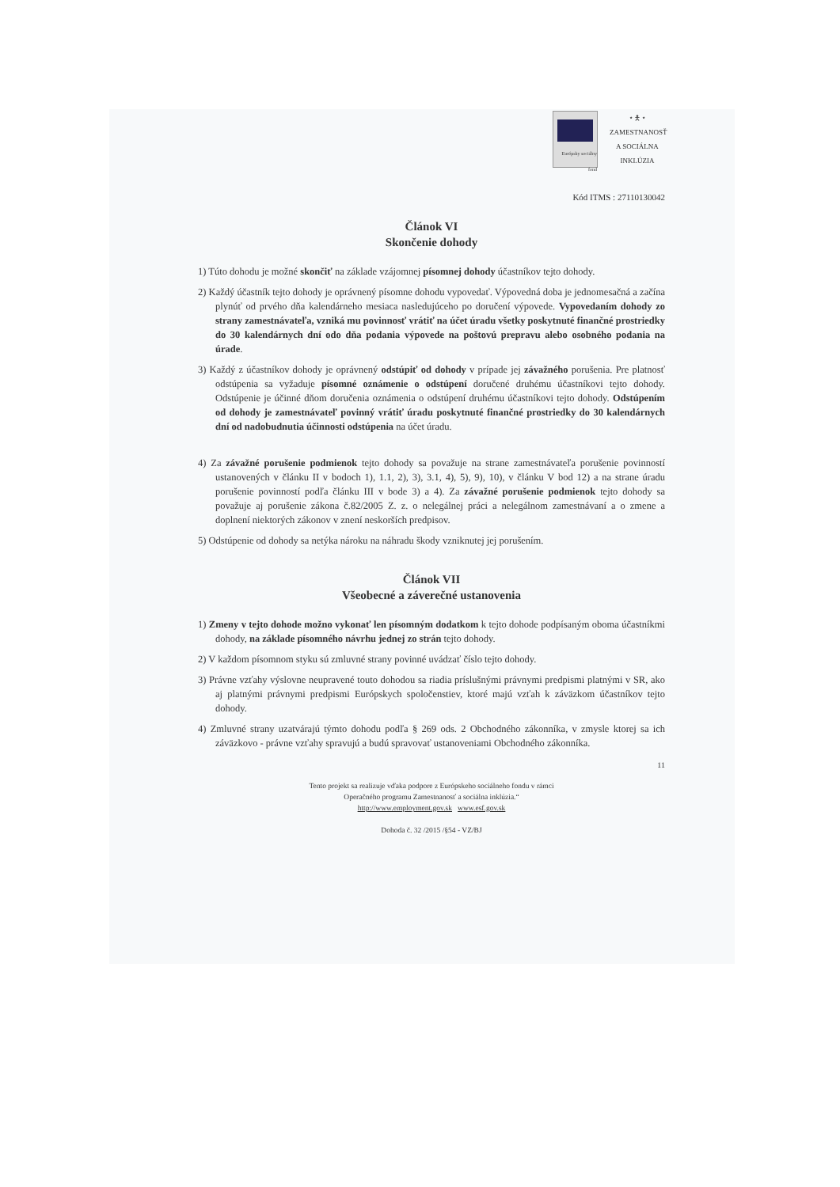Európsky sociálny fond ⭑ 🯅 ⭑
ZAMESTNANOSŤ A SOCIÁLNA INKLÚZIA
Kód ITMS : 27110130042
Článok VI
Skončenie dohody
1) Túto dohodu je možné skončiť na základe vzájomnej písomnej dohody účastníkov tejto dohody.
2) Každý účastník tejto dohody je oprávnený písomne dohodu vypovedať. Výpovedná doba je jednomesačná a začína plynúť od prvého dňa kalendárneho mesiaca nasledujúceho po doručení výpovede. Vypovedaním dohody zo strany zamestnávateľa, vzniká mu povinnosť vrátiť na účet úradu všetky poskytnuté finančné prostriedky do 30 kalendárnych dní odo dňa podania výpovede na poštovú prepravu alebo osobného podania na úrade.
3) Každý z účastníkov dohody je oprávnený odstúpiť od dohody v prípade jej závažného porušenia. Pre platnosť odstúpenia sa vyžaduje písomné oznámenie o odstúpení doručené druhému účastníkovi tejto dohody. Odstúpenie je účinné dňom doručenia oznámenia o odstúpení druhému účastníkovi tejto dohody. Odstúpením od dohody je zamestnávateľ povinný vrátiť úradu poskytnuté finančné prostriedky do 30 kalendárnych dní od nadobudnutia účinnosti odstúpenia na účet úradu.
4) Za závažné porušenie podmienok tejto dohody sa považuje na strane zamestnávateľa porušenie povinností ustanovených v článku II v bodoch 1), 1.1, 2), 3), 3.1, 4), 5), 9), 10), v článku V bod 12) a na strane úradu porušenie povinností podľa článku III v bode 3) a 4). Za závažné porušenie podmienok tejto dohody sa považuje aj porušenie zákona č.82/2005 Z. z. o nelegálnej práci a nelegálnom zamestnávaní a o zmene a doplnení niektorých zákonov v znení neskorších predpisov.
5) Odstúpenie od dohody sa netýka nároku na náhradu škody vzniknutej jej porušením.
Článok VII
Všeobecné a záverečné ustanovenia
1) Zmeny v tejto dohode možno vykonať len písomným dodatkom k tejto dohode podpísaným oboma účastníkmi dohody, na základe písomného návrhu jednej zo strán tejto dohody.
2) V každom písomnom styku sú zmluvné strany povinné uvádzať číslo tejto dohody.
3) Právne vzťahy výslovne neupravené touto dohodou sa riadia príslušnými právnymi predpismi platnými v SR, ako aj platnými právnymi predpismi Európskych spoločenstiev, ktoré majú vzťah k záväzkom účastníkov tejto dohody.
4) Zmluvné strany uzatvárajú týmto dohodu podľa § 269 ods. 2 Obchodného zákonníka, v zmysle ktorej sa ich záväzkovo - právne vzťahy spravujú a budú spravovať ustanoveniami Obchodného zákonníka.
11
Tento projekt sa realizuje vďaka podpore z Európskeho sociálneho fondu v rámci
Operačného programu Zamestnanosť a sociálna inklúzia.“
http://www.employment.gov.sk www.esf.gov.sk
Dohoda č. 32 /2015 /§54 - VZ/BJ